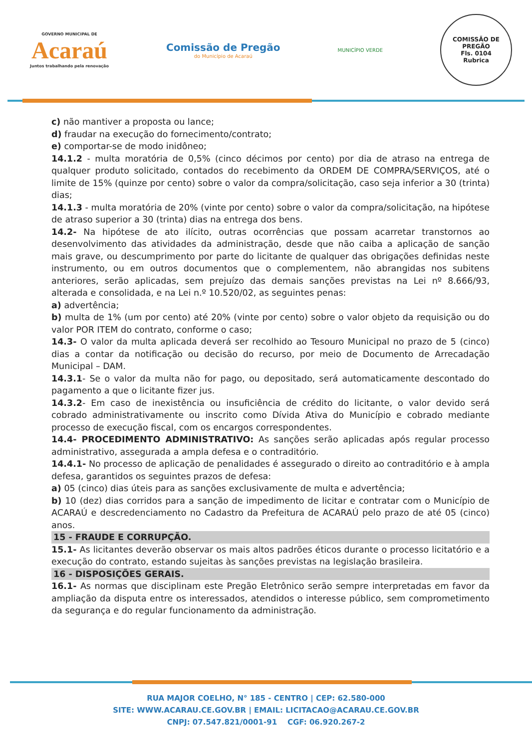GOVERNO MUNICIPAL DE
Acaraú
Juntos trabalhando pela renovação
Comissão de Pregão
do Município de Acaraú
MUNICÍPIO VERDE
COMISSÃO DE PREGÃO
Fls. 0104
Rubrica
c) não mantiver a proposta ou lance;
d) fraudar na execução do fornecimento/contrato;
e) comportar-se de modo inidôneo;
14.1.2 - multa moratória de 0,5% (cinco décimos por cento) por dia de atraso na entrega de qualquer produto solicitado, contados do recebimento da ORDEM DE COMPRA/SERVIÇOS, até o limite de 15% (quinze por cento) sobre o valor da compra/solicitação, caso seja inferior a 30 (trinta) dias;
14.1.3 - multa moratória de 20% (vinte por cento) sobre o valor da compra/solicitação, na hipótese de atraso superior a 30 (trinta) dias na entrega dos bens.
14.2- Na hipótese de ato ilícito, outras ocorrências que possam acarretar transtornos ao desenvolvimento das atividades da administração, desde que não caiba a aplicação de sanção mais grave, ou descumprimento por parte do licitante de qualquer das obrigações definidas neste instrumento, ou em outros documentos que o complementem, não abrangidas nos subitens anteriores, serão aplicadas, sem prejuízo das demais sanções previstas na Lei nº 8.666/93, alterada e consolidada, e na Lei n.º 10.520/02, as seguintes penas:
a) advertência;
b) multa de 1% (um por cento) até 20% (vinte por cento) sobre o valor objeto da requisição ou do valor POR ITEM do contrato, conforme o caso;
14.3- O valor da multa aplicada deverá ser recolhido ao Tesouro Municipal no prazo de 5 (cinco) dias a contar da notificação ou decisão do recurso, por meio de Documento de Arrecadação Municipal – DAM.
14.3.1- Se o valor da multa não for pago, ou depositado, será automaticamente descontado do pagamento a que o licitante fizer jus.
14.3.2- Em caso de inexistência ou insuficiência de crédito do licitante, o valor devido será cobrado administrativamente ou inscrito como Dívida Ativa do Município e cobrado mediante processo de execução fiscal, com os encargos correspondentes.
14.4- PROCEDIMENTO ADMINISTRATIVO: As sanções serão aplicadas após regular processo administrativo, assegurada a ampla defesa e o contraditório.
14.4.1- No processo de aplicação de penalidades é assegurado o direito ao contraditório e à ampla defesa, garantidos os seguintes prazos de defesa:
a) 05 (cinco) dias úteis para as sanções exclusivamente de multa e advertência;
b) 10 (dez) dias corridos para a sanção de impedimento de licitar e contratar com o Município de ACARAÚ e descredenciamento no Cadastro da Prefeitura de ACARAÚ pelo prazo de até 05 (cinco) anos.
15 - FRAUDE E CORRUPÇÃO.
15.1- As licitantes deverão observar os mais altos padrões éticos durante o processo licitatório e a execução do contrato, estando sujeitas às sanções previstas na legislação brasileira.
16 - DISPOSIÇÕES GERAIS.
16.1- As normas que disciplinam este Pregão Eletrônico serão sempre interpretadas em favor da ampliação da disputa entre os interessados, atendidos o interesse público, sem comprometimento da segurança e do regular funcionamento da administração.
RUA MAJOR COELHO, N° 185 - CENTRO | CEP: 62.580-000
SITE: WWW.ACARAU.CE.GOV.BR | EMAIL: LICITACAO@ACARAU.CE.GOV.BR
CNPJ: 07.547.821/0001-91 CGF: 06.920.267-2